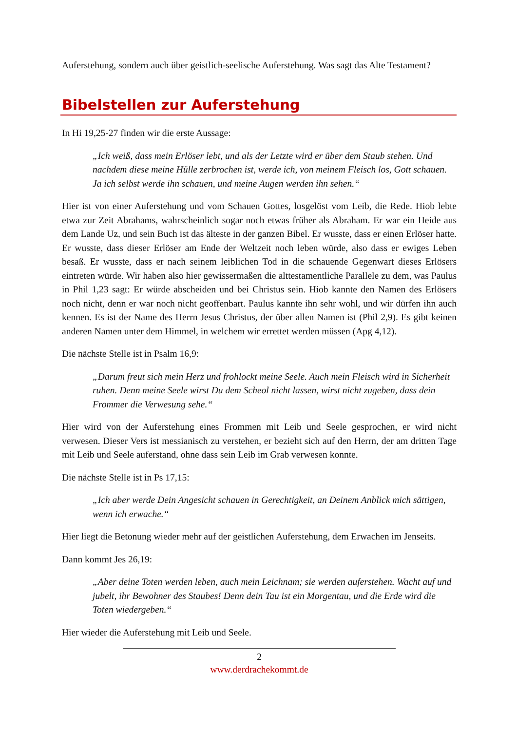Auferstehung, sondern auch über geistlich-seelische Auferstehung. Was sagt das Alte Testament?
Bibelstellen zur Auferstehung
In Hi 19,25-27 finden wir die erste Aussage:
„Ich weiß, dass mein Erlöser lebt, und als der Letzte wird er über dem Staub stehen. Und nachdem diese meine Hülle zerbrochen ist, werde ich, von meinem Fleisch los, Gott schauen. Ja ich selbst werde ihn schauen, und meine Augen werden ihn sehen.“
Hier ist von einer Auferstehung und vom Schauen Gottes, losgelöst vom Leib, die Rede. Hiob lebte etwa zur Zeit Abrahams, wahrscheinlich sogar noch etwas früher als Abraham. Er war ein Heide aus dem Lande Uz, und sein Buch ist das älteste in der ganzen Bibel. Er wusste, dass er einen Erlöser hatte. Er wusste, dass dieser Erlöser am Ende der Weltzeit noch leben würde, also dass er ewiges Leben besaß. Er wusste, dass er nach seinem leiblichen Tod in die schauende Gegenwart dieses Erlösers eintreten würde. Wir haben also hier gewissermaßen die alttestamentliche Parallele zu dem, was Paulus in Phil 1,23 sagt: Er würde abscheiden und bei Christus sein. Hiob kannte den Namen des Erlösers noch nicht, denn er war noch nicht geoffenbart. Paulus kannte ihn sehr wohl, und wir dürfen ihn auch kennen. Es ist der Name des Herrn Jesus Christus, der über allen Namen ist (Phil 2,9). Es gibt keinen anderen Namen unter dem Himmel, in welchem wir errettet werden müssen (Apg 4,12).
Die nächste Stelle ist in Psalm 16,9:
„Darum freut sich mein Herz und frohlockt meine Seele. Auch mein Fleisch wird in Sicherheit ruhen. Denn meine Seele wirst Du dem Scheol nicht lassen, wirst nicht zugeben, dass dein Frommer die Verwesung sehe.“
Hier wird von der Auferstehung eines Frommen mit Leib und Seele gesprochen, er wird nicht verwesen. Dieser Vers ist messianisch zu verstehen, er bezieht sich auf den Herrn, der am dritten Tage mit Leib und Seele auferstand, ohne dass sein Leib im Grab verwesen konnte.
Die nächste Stelle ist in Ps 17,15:
„Ich aber werde Dein Angesicht schauen in Gerechtigkeit, an Deinem Anblick mich sättigen, wenn ich erwache.“
Hier liegt die Betonung wieder mehr auf der geistlichen Auferstehung, dem Erwachen im Jenseits.
Dann kommt Jes 26,19:
„Aber deine Toten werden leben, auch mein Leichnam; sie werden auferstehen. Wacht auf und jubelt, ihr Bewohner des Staubes! Denn dein Tau ist ein Morgentau, und die Erde wird die Toten wiedergeben.“
Hier wieder die Auferstehung mit Leib und Seele.
2
www.derdrachekommt.de